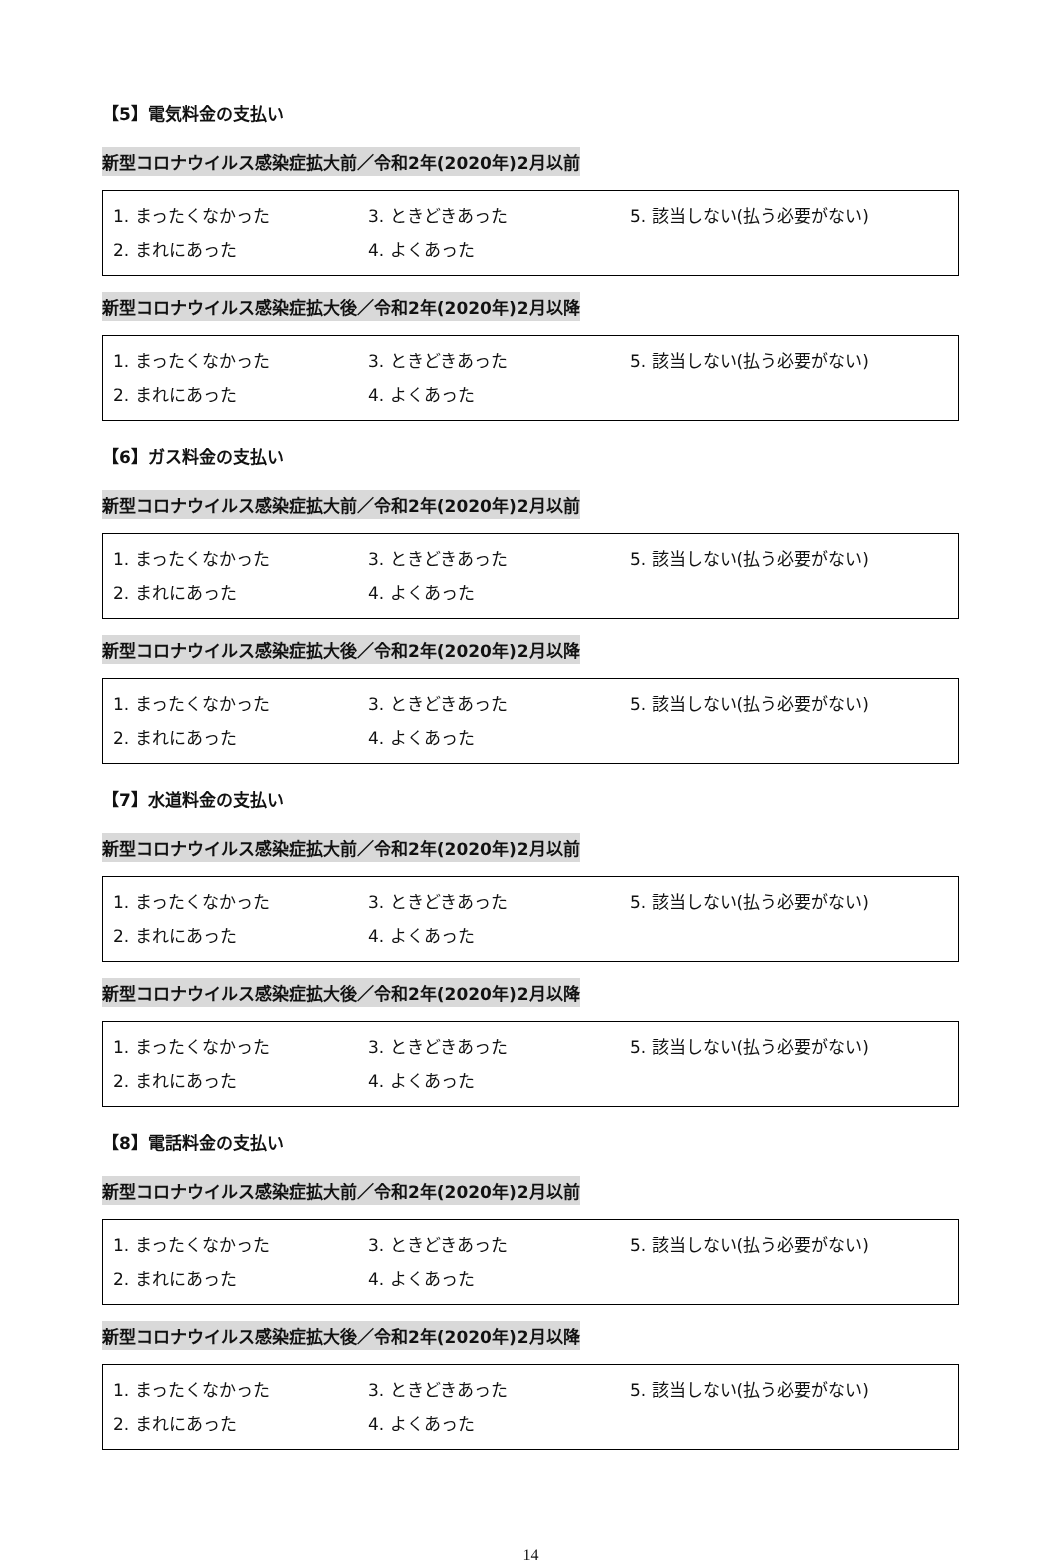【5】電気料金の支払い
新型コロナウイルス感染症拡大前／令和2年(2020年)2月以前
1. まったくなかった 3. ときどきあった 5. 該当しない(払う必要がない)
2. まれにあった 4. よくあった
新型コロナウイルス感染症拡大後／令和2年(2020年)2月以降
1. まったくなかった 3. ときどきあった 5. 該当しない(払う必要がない)
2. まれにあった 4. よくあった
【6】ガス料金の支払い
新型コロナウイルス感染症拡大前／令和2年(2020年)2月以前
1. まったくなかった 3. ときどきあった 5. 該当しない(払う必要がない)
2. まれにあった 4. よくあった
新型コロナウイルス感染症拡大後／令和2年(2020年)2月以降
1. まったくなかった 3. ときどきあった 5. 該当しない(払う必要がない)
2. まれにあった 4. よくあった
【7】水道料金の支払い
新型コロナウイルス感染症拡大前／令和2年(2020年)2月以前
1. まったくなかった 3. ときどきあった 5. 該当しない(払う必要がない)
2. まれにあった 4. よくあった
新型コロナウイルス感染症拡大後／令和2年(2020年)2月以降
1. まったくなかった 3. ときどきあった 5. 該当しない(払う必要がない)
2. まれにあった 4. よくあった
【8】電話料金の支払い
新型コロナウイルス感染症拡大前／令和2年(2020年)2月以前
1. まったくなかった 3. ときどきあった 5. 該当しない(払う必要がない)
2. まれにあった 4. よくあった
新型コロナウイルス感染症拡大後／令和2年(2020年)2月以降
1. まったくなかった 3. ときどきあった 5. 該当しない(払う必要がない)
2. まれにあった 4. よくあった
14